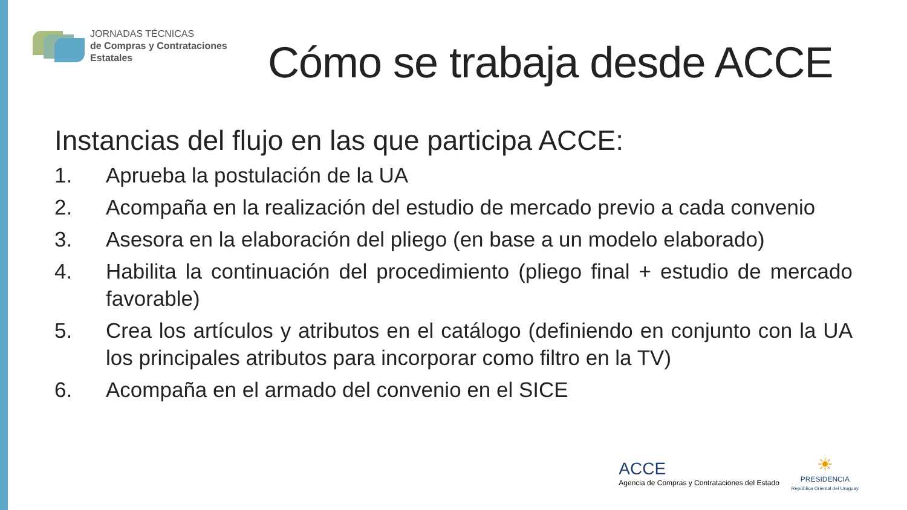JORNADAS TÉCNICAS
de Compras y Contrataciones
Estatales
Cómo se trabaja desde ACCE
Instancias del flujo en las que participa ACCE:
1. Aprueba la postulación de la UA
2. Acompaña en la realización del estudio de mercado previo a cada convenio
3. Asesora en la elaboración del pliego (en base a un modelo elaborado)
4. Habilita la continuación del procedimiento (pliego final + estudio de mercado favorable)
5. Crea los artículos y atributos en el catálogo (definiendo en conjunto con la UA los principales atributos para incorporar como filtro en la TV)
6. Acompaña en el armado del convenio en el SICE
ACCE
Agencia de Compras y Contrataciones del Estado
☀
PRESIDENCIA
República Oriental del Uruguay